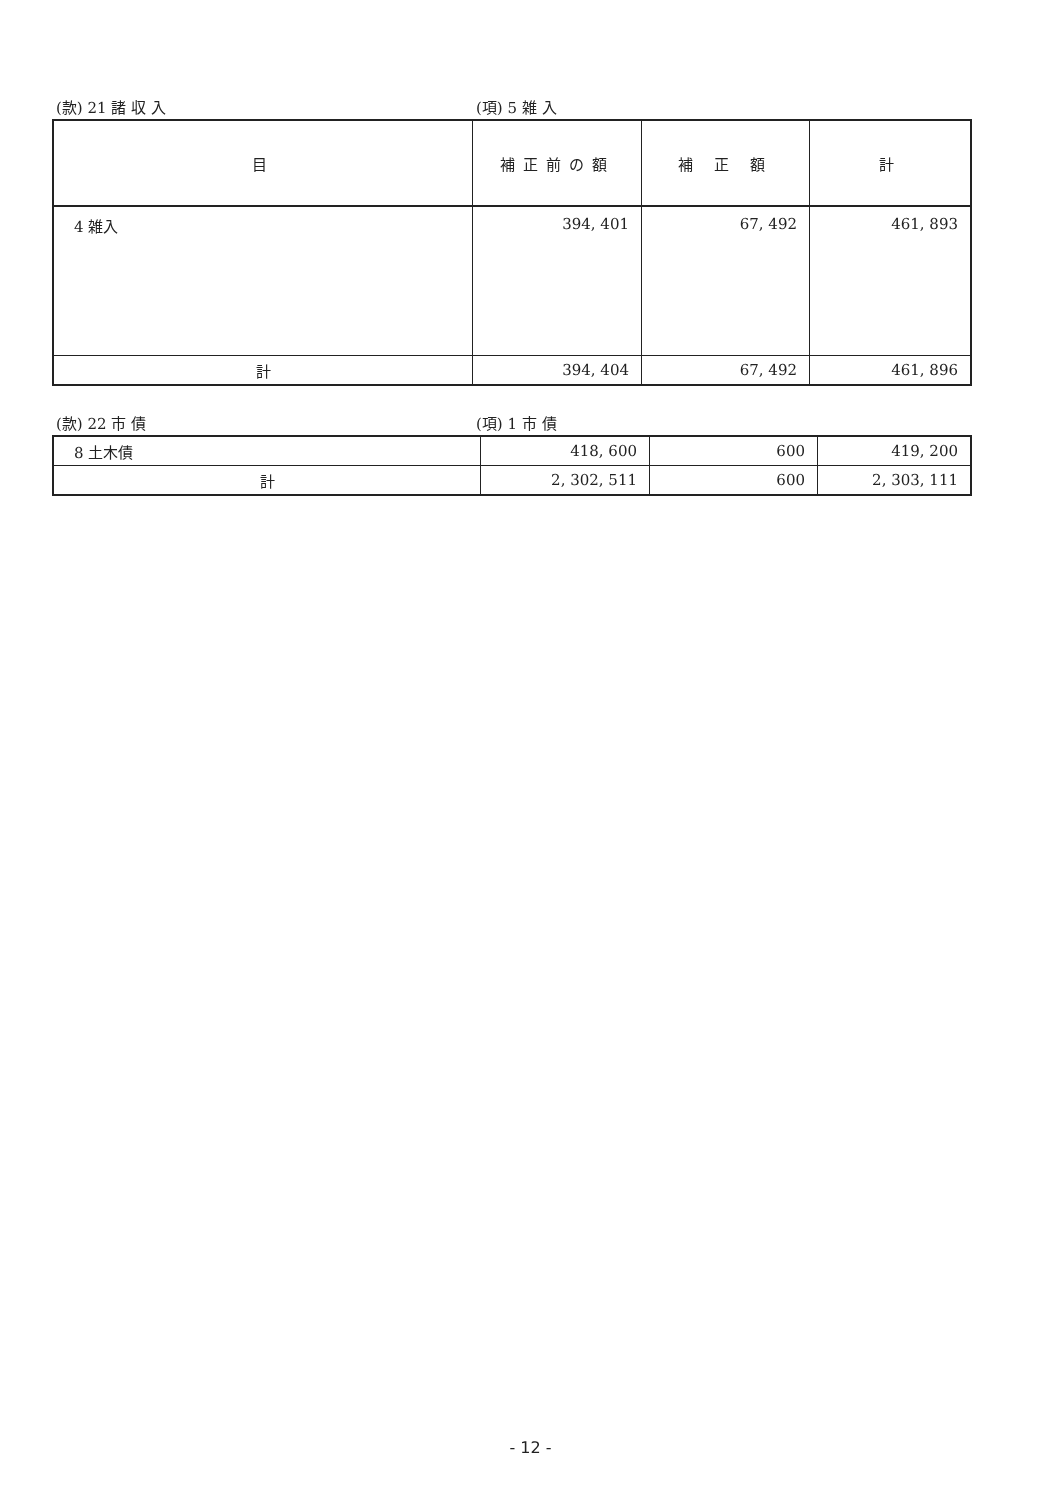(款) 21 諸 収 入 (項) 5 雑 入
| 目 | 補正前の額 | 補 正 額 | 計 |
| --- | --- | --- | --- |
| 4 雑入 | 394, 401 | 67, 492 | 461, 893 |
| 計 | 394, 404 | 67, 492 | 461, 896 |
(款) 22 市 債 (項) 1 市 債
| 8 土木債 | 418, 600 | 600 | 419, 200 |
| 計 | 2, 302, 511 | 600 | 2, 303, 111 |
- 12 -